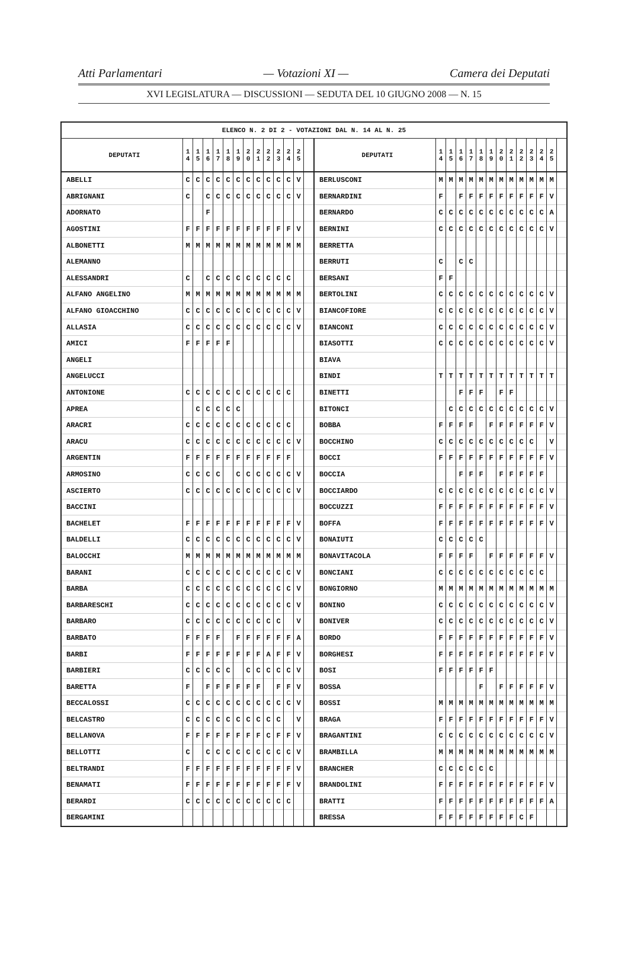Atti Parlamentari — Votazioni XI — Camera dei Deputati
XVI LEGISLATURA — DISCUSSIONI — SEDUTA DEL 10 GIUGNO 2008 — N. 15
| ELENCO N. 2 DI 2 - VOTAZIONI DAL N. 14 AL N. 25 | | | | | | | | | | | | | | | | | | | | | | | | | | | |
| --- | --- | --- | --- | --- | --- | --- | --- | --- | --- | --- | --- | --- | --- | --- | --- | --- | --- | --- | --- | --- | --- | --- | --- | --- | --- | --- | --- |
| DEPUTATI | 1 4 | 1 5 | 1 6 | 1 7 | 1 8 | 1 9 | 2 0 | 2 1 | 2 2 | 2 3 | 2 4 | 2 5 | | DEPUTATI | 1 4 | 1 5 | 1 6 | 1 7 | 1 8 | 1 9 | 2 0 | 2 1 | 2 2 | 2 3 | 2 4 | 2 5 | |
| ABELLI | C | C | C | C | C | C | C | C | C | C | C | V | | BERLUSCONI | M | M | M | M | M | M | M | M | M | M | M | M | |
| ABRIGNANI | C | | C | C | C | C | C | C | C | C | C | V | | BERNARDINI | F | | F | F | F | F | F | F | F | F | F | V | |
| ADORNATO | | | F | | | | | | | | | | | BERNARDO | C | C | C | C | C | C | C | C | C | C | C | A | |
| AGOSTINI | F | F | F | F | F | F | F | F | F | F | F | V | | BERNINI | C | C | C | C | C | C | C | C | C | C | C | V | |
| ALBONETTI | M | M | M | M | M | M | M | M | M | M | M | M | | BERRETTA | | | | | | | | | | | | | |
| ALEMANNO | | | | | | | | | | | | | | BERRUTI | C | | C | C | | | | | | | | | |
| ALESSANDRI | C | | C | C | C | C | C | C | C | C | C | | | BERSANI | F | F | | | | | | | | | | | |
| ALFANO ANGELINO | M | M | M | M | M | M | M | M | M | M | M | M | | BERTOLINI | C | C | C | C | C | C | C | C | C | C | C | V | |
| ALFANO GIOACCHINO | C | C | C | C | C | C | C | C | C | C | C | V | | BIANCOFIORE | C | C | C | C | C | C | C | C | C | C | C | V | |
| ALLASIA | C | C | C | C | C | C | C | C | C | C | C | V | | BIANCONI | C | C | C | C | C | C | C | C | C | C | C | V | |
| AMICI | F | F | F | F | F | | | | | | | | | BIASOTTI | C | C | C | C | C | C | C | C | C | C | C | V | |
| ANGELI | | | | | | | | | | | | | | BIAVA | | | | | | | | | | | | | |
| ANGELUCCI | | | | | | | | | | | | | | BINDI | T | T | T | T | T | T | T | T | T | T | T | T | |
| ANTONIONE | C | C | C | C | C | C | C | C | C | C | C | | | BINETTI | | | F | F | F | | F | F | | | | | |
| APREA | | C | C | C | C | C | | | | | | | | BITONCI | | C | C | C | C | C | C | C | C | C | C | V | |
| ARACRI | C | C | C | C | C | C | C | C | C | C | C | | | BOBBA | F | F | F | F | | F | F | F | F | F | F | V | |
| ARACU | C | C | C | C | C | C | C | C | C | C | C | V | | BOCCHINO | C | C | C | C | C | C | C | C | C | C | | V | |
| ARGENTIN | F | F | F | F | F | F | F | F | F | F | F | | | BOCCI | F | F | F | F | F | F | F | F | F | F | F | V | |
| ARMOSINO | C | C | C | C | | C | C | C | C | C | C | V | | BOCCIA | | | F | F | F | | F | F | F | F | F | | |
| ASCIERTO | C | C | C | C | C | C | C | C | C | C | C | V | | BOCCIARDO | C | C | C | C | C | C | C | C | C | C | C | V | |
| BACCINI | | | | | | | | | | | | | | BOCCUZZI | F | F | F | F | F | F | F | F | F | F | F | V | |
| BACHELET | F | F | F | F | F | F | F | F | F | F | F | V | | BOFFA | F | F | F | F | F | F | F | F | F | F | F | V | |
| BALDELLI | C | C | C | C | C | C | C | C | C | C | C | V | | BONAIUTI | C | C | C | C | C | | | | | | | | |
| BALOCCHI | M | M | M | M | M | M | M | M | M | M | M | M | | BONAVITACOLA | F | F | F | F | | F | F | F | F | F | F | V | |
| BARANI | C | C | C | C | C | C | C | C | C | C | C | V | | BONCIANI | C | C | C | C | C | C | C | C | C | C | C | | |
| BARBA | C | C | C | C | C | C | C | C | C | C | C | V | | BONGIORNO | M | M | M | M | M | M | M | M | M | M | M | M | |
| BARBARESCHI | C | C | C | C | C | C | C | C | C | C | C | V | | BONINO | C | C | C | C | C | C | C | C | C | C | C | V | |
| BARBARO | C | C | C | C | C | C | C | C | C | C | | V | | BONIVER | C | C | C | C | C | C | C | C | C | C | C | V | |
| BARBATO | F | F | F | F | | F | F | F | F | F | F | A | | BORDO | F | F | F | F | F | F | F | F | F | F | F | V | |
| BARBI | F | F | F | F | F | F | F | F | A | F | F | V | | BORGHESI | F | F | F | F | F | F | F | F | F | F | F | V | |
| BARBIERI | C | C | C | C | C | | C | C | C | C | C | V | | BOSI | F | F | F | F | F | F | | | | | | | |
| BARETTA | F | | F | F | F | F | F | F | | F | F | V | | BOSSA | | | | | F | | F | F | F | F | F | V | |
| BECCALOSSI | C | C | C | C | C | C | C | C | C | C | C | V | | BOSSI | M | M | M | M | M | M | M | M | M | M | M | M | |
| BELCASTRO | C | C | C | C | C | C | C | C | C | C | | V | | BRAGA | F | F | F | F | F | F | F | F | F | F | F | V | |
| BELLANOVA | F | F | F | F | F | F | F | F | C | F | F | V | | BRAGANTINI | C | C | C | C | C | C | C | C | C | C | C | V | |
| BELLOTTI | C | | C | C | C | C | C | C | C | C | C | V | | BRAMBILLA | M | M | M | M | M | M | M | M | M | M | M | M | |
| BELTRANDI | F | F | F | F | F | F | F | F | F | F | F | V | | BRANCHER | C | C | C | C | C | C | | | | | | | |
| BENAMATI | F | F | F | F | F | F | F | F | F | F | F | V | | BRANDOLINI | F | F | F | F | F | F | F | F | F | F | F | V | |
| BERARDI | C | C | C | C | C | C | C | C | C | C | C | | | BRATTI | F | F | F | F | F | F | F | F | F | F | F | A | |
| BERGAMINI | | | | | | | | | | | | | | BRESSA | F | F | F | F | F | F | F | F | C | F | | | |